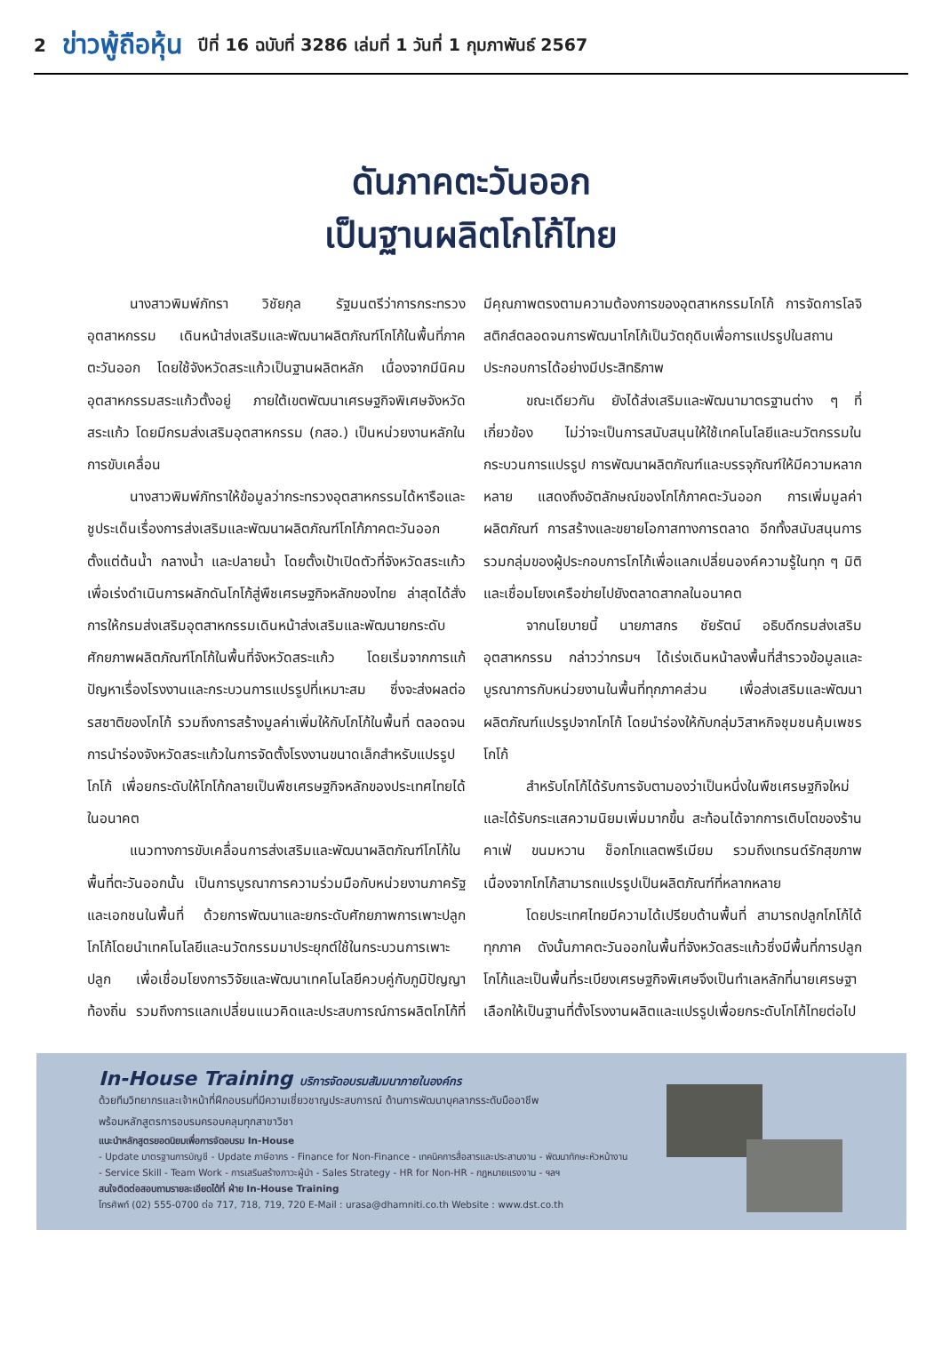2 ข่าวพู้ถือหุ้น ปีที่ 16 ฉบับที่ 3286 เล่มที่ 1 วันที่ 1 กุมภาพันธ์ 2567
ดันภาคตะวันออก
เป็นฐานผลิตโกโก้ไทย
นางสาวพิมพ์ภัทรา วิชัยกุล รัฐมนตรีว่าการกระทรวงอุตสาหกรรม เดินหน้าส่งเสริมและพัฒนาผลิตภัณฑ์โกโก้ในพื้นที่ภาคตะวันออก โดยใช้จังหวัดสระแก้วเป็นฐานผลิตหลัก เนื่องจากมีนิคมอุตสาหกรรมสระแก้วตั้งอยู่ ภายใต้เขตพัฒนาเศรษฐกิจพิเศษจังหวัดสระแก้ว โดยมีกรมส่งเสริมอุตสาหกรรม (กสอ.) เป็นหน่วยงานหลักในการขับเคลื่อน
นางสาวพิมพ์ภัทราให้ข้อมูลว่ากระทรวงอุตสาหกรรมได้หารือและชูประเด็นเรื่องการส่งเสริมและพัฒนาผลิตภัณฑ์โกโก้ภาคตะวันออกตั้งแต่ต้นน้ำ กลางน้ำ และปลายน้ำ โดยตั้งเป้าเปิดตัวที่จังหวัดสระแก้ว เพื่อเร่งดำเนินการผลักดันโกโก้สู่พืชเศรษฐกิจหลักของไทย ล่าสุดได้สั่งการให้กรมส่งเสริมอุตสาหกรรมเดินหน้าส่งเสริมและพัฒนายกระดับศักยภาพผลิตภัณฑ์โกโก้ในพื้นที่จังหวัดสระแก้ว โดยเริ่มจากการแก้ปัญหาเรื่องโรงงานและกระบวนการแปรรูปที่เหมาะสม ซึ่งจะส่งผลต่อรสชาติของโกโก้ รวมถึงการสร้างมูลค่าเพิ่มให้กับโกโก้ในพื้นที่ ตลอดจนการนำร่องจังหวัดสระแก้วในการจัดตั้งโรงงานขนาดเล็กสำหรับแปรรูปโกโก้ เพื่อยกระดับให้โกโก้กลายเป็นพืชเศรษฐกิจหลักของประเทศไทยได้ในอนาคต
แนวทางการขับเคลื่อนการส่งเสริมและพัฒนาผลิตภัณฑ์โกโก้ในพื้นที่ตะวันออกนั้น เป็นการบูรณาการความร่วมมือกับหน่วยงานภาครัฐและเอกชนในพื้นที่ ด้วยการพัฒนาและยกระดับศักยภาพการเพาะปลูกโกโก้โดยนำเทคโนโลยีและนวัตกรรมมาประยุกต์ใช้ในกระบวนการเพาะปลูก เพื่อเชื่อมโยงการวิจัยและพัฒนาเทคโนโลยีควบคู่กับภูมิปัญญาท้องถิ่น รวมถึงการแลกเปลี่ยนแนวคิดและประสบการณ์การผลิตโกโก้ที่มีคุณภาพตรงตามความต้องการของอุตสาหกรรมโกโก้ การจัดการโลจิสติกส์ตลอดจนการพัฒนาโกโก้เป็นวัตถุดิบเพื่อการแปรรูปในสถานประกอบการได้อย่างมีประสิทธิภาพ
ขณะเดียวกัน ยังได้ส่งเสริมและพัฒนามาตรฐานต่าง ๆ ที่เกี่ยวข้อง ไม่ว่าจะเป็นการสนับสนุนให้ใช้เทคโนโลยีและนวัตกรรมในกระบวนการแปรรูป การพัฒนาผลิตภัณฑ์และบรรจุภัณฑ์ให้มีความหลากหลาย แสดงถึงอัตลักษณ์ของโกโก้ภาคตะวันออก การเพิ่มมูลค่าผลิตภัณฑ์ การสร้างและขยายโอกาสทางการตลาด อีกทั้งสนับสนุนการรวมกลุ่มของผู้ประกอบการโกโก้เพื่อแลกเปลี่ยนองค์ความรู้ในทุก ๆ มิติ และเชื่อมโยงเครือข่ายไปยังตลาดสากลในอนาคต
จากนโยบายนี้ นายภาสกร ชัยรัตน์ อธิบดีกรมส่งเสริมอุตสาหกรรม กล่าวว่ากรมฯ ได้เร่งเดินหน้าลงพื้นที่สำรวจข้อมูลและบูรณาการกับหน่วยงานในพื้นที่ทุกภาคส่วน เพื่อส่งเสริมและพัฒนาผลิตภัณฑ์แปรรูปจากโกโก้ โดยนำร่องให้กับกลุ่มวิสาหกิจชุมชนคุ้มเพชรโกโก้
สำหรับโกโก้ได้รับการจับตามองว่าเป็นหนึ่งในพืชเศรษฐกิจใหม่และได้รับกระแสความนิยมเพิ่มมากขึ้น สะท้อนได้จากการเติบโตของร้านคาเฟ่ ขนมหวาน ช็อกโกแลตพรีเมียม รวมถึงเทรนด์รักสุขภาพ เนื่องจากโกโก้สามารถแปรรูปเป็นผลิตภัณฑ์ที่หลากหลาย
โดยประเทศไทยมีความได้เปรียบด้านพื้นที่ สามารถปลูกโกโก้ได้ทุกภาค ดังนั้นภาคตะวันออกในพื้นที่จังหวัดสระแก้วซึ่งมีพื้นที่การปลูกโกโก้และเป็นพื้นที่ระเบียงเศรษฐกิจพิเศษจึงเป็นทำเลหลักที่นายเศรษฐาเลือกให้เป็นฐานที่ตั้งโรงงานผลิตและแปรรูปเพื่อยกระดับโกโก้ไทยต่อไป
In-House Training บริการจัดอบรมสัมมนาภายในองค์กร
ด้วยทีมวิทยากรและเจ้าหน้าที่ฝึกอบรมที่มีความเชี่ยวชาญประสบการณ์ ด้านการพัฒนาบุคลากรระดับมืออาชีพ
พร้อมหลักสูตรการอบรมครอบคลุมทุกสาขาวิชา
แนะนำหลักสูตรยอดนิยมเพื่อการจัดอบรม In-House
- Update มาตรฐานการบัญชี - Update ภาษีอากร - Finance for Non-Finance - เทคนิคการสื่อสารและประสานงาน - พัฒนาทักษะหัวหน้างาน
- Service Skill - Team Work - การเสริมสร้างภาวะผู้นำ - Sales Strategy - HR for Non-HR - กฎหมายแรงงาน - ฯลฯ
สนใจติดต่อสอบถามรายละเอียดได้ที่ ฝ่าย In-House Training
โทรศัพท์ (02) 555-0700 ต่อ 717, 718, 719, 720 E-Mail : urasa@dhamniti.co.th Website : www.dst.co.th